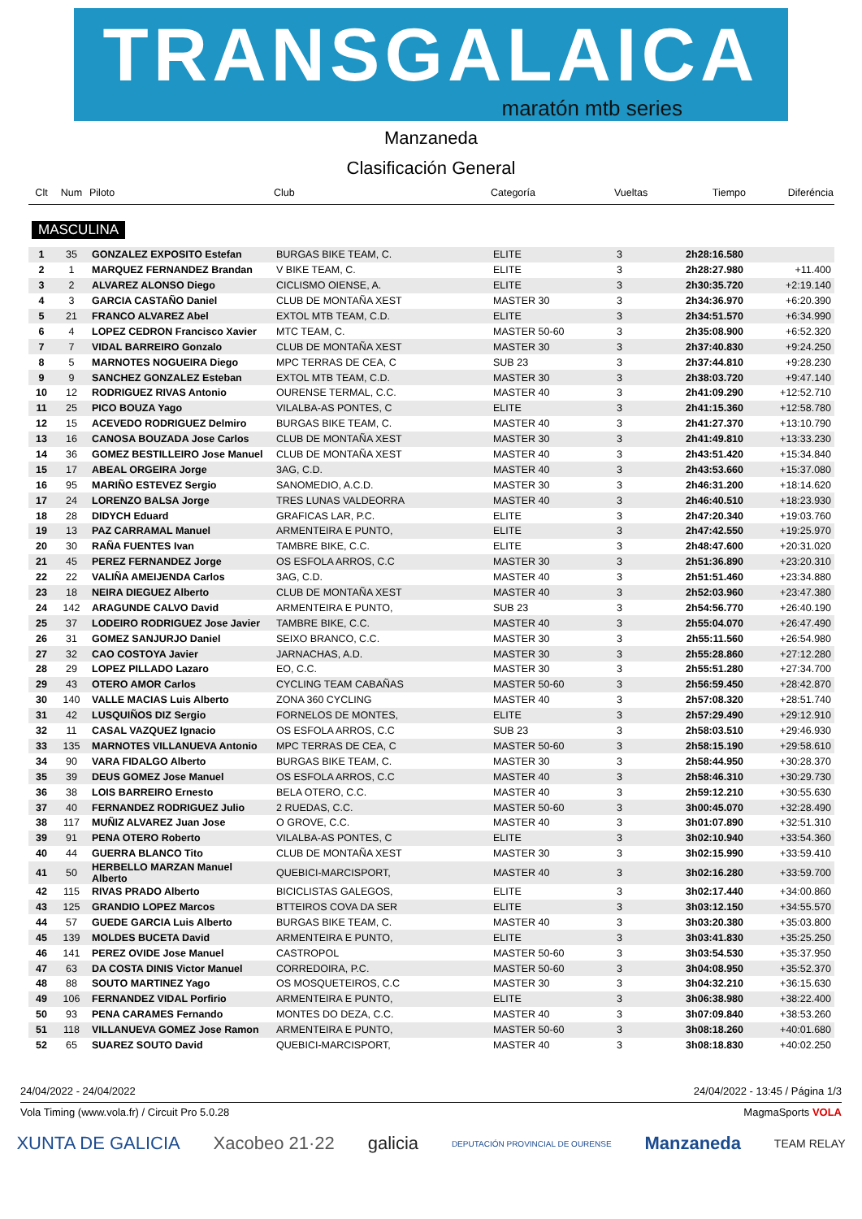TRANSGALAICA
maratón mtb series
Manzaneda
Clasificación General
| Clt | Num | Piloto | Club | Categoría | Vueltas | Tiempo | Diferéncia |
| --- | --- | --- | --- | --- | --- | --- | --- |
| MASCULINA | | | | | | | |
| 1 | 35 | GONZALEZ EXPOSITO Estefan | BURGAS BIKE TEAM, C. | ELITE | 3 | 2h28:16.580 | |
| 2 | 1 | MARQUEZ FERNANDEZ Brandan | V BIKE TEAM, C. | ELITE | 3 | 2h28:27.980 | +11.400 |
| 3 | 2 | ALVAREZ ALONSO Diego | CICLISMO OIENSE, A. | ELITE | 3 | 2h30:35.720 | +2:19.140 |
| 4 | 3 | GARCIA CASTAÑO Daniel | CLUB DE MONTAÑA XEST | MASTER 30 | 3 | 2h34:36.970 | +6:20.390 |
| 5 | 21 | FRANCO ALVAREZ Abel | EXTOL MTB TEAM, C.D. | ELITE | 3 | 2h34:51.570 | +6:34.990 |
| 6 | 4 | LOPEZ CEDRON Francisco Xavier | MTC TEAM, C. | MASTER 50-60 | 3 | 2h35:08.900 | +6:52.320 |
| 7 | 7 | VIDAL BARREIRO Gonzalo | CLUB DE MONTAÑA XEST | MASTER 30 | 3 | 2h37:40.830 | +9:24.250 |
| 8 | 5 | MARNOTES NOGUEIRA Diego | MPC TERRAS DE CEA, C | SUB 23 | 3 | 2h37:44.810 | +9:28.230 |
| 9 | 9 | SANCHEZ GONZALEZ Esteban | EXTOL MTB TEAM, C.D. | MASTER 30 | 3 | 2h38:03.720 | +9:47.140 |
| 10 | 12 | RODRIGUEZ RIVAS Antonio | OURENSE TERMAL, C.C. | MASTER 40 | 3 | 2h41:09.290 | +12:52.710 |
| 11 | 25 | PICO BOUZA Yago | VILALBA-AS PONTES, C | ELITE | 3 | 2h41:15.360 | +12:58.780 |
| 12 | 15 | ACEVEDO RODRIGUEZ Delmiro | BURGAS BIKE TEAM, C. | MASTER 40 | 3 | 2h41:27.370 | +13:10.790 |
| 13 | 16 | CANOSA BOUZADA Jose Carlos | CLUB DE MONTAÑA XEST | MASTER 30 | 3 | 2h41:49.810 | +13:33.230 |
| 14 | 36 | GOMEZ BESTILLEIRO Jose Manuel | CLUB DE MONTAÑA XEST | MASTER 40 | 3 | 2h43:51.420 | +15:34.840 |
| 15 | 17 | ABEAL ORGEIRA Jorge | 3AG, C.D. | MASTER 40 | 3 | 2h43:53.660 | +15:37.080 |
| 16 | 95 | MARIÑO ESTEVEZ Sergio | SANOMEDIO, A.C.D. | MASTER 30 | 3 | 2h46:31.200 | +18:14.620 |
| 17 | 24 | LORENZO BALSA Jorge | TRES LUNAS VALDEORRA | MASTER 40 | 3 | 2h46:40.510 | +18:23.930 |
| 18 | 28 | DIDYCH Eduard | GRAFICAS LAR, P.C. | ELITE | 3 | 2h47:20.340 | +19:03.760 |
| 19 | 13 | PAZ CARRAMAL Manuel | ARMENTEIRA E PUNTO, | ELITE | 3 | 2h47:42.550 | +19:25.970 |
| 20 | 30 | RAÑA FUENTES Ivan | TAMBRE BIKE, C.C. | ELITE | 3 | 2h48:47.600 | +20:31.020 |
| 21 | 45 | PEREZ FERNANDEZ Jorge | OS ESFOLA ARROS, C.C | MASTER 30 | 3 | 2h51:36.890 | +23:20.310 |
| 22 | 22 | VALIÑA AMEIJENDA Carlos | 3AG, C.D. | MASTER 40 | 3 | 2h51:51.460 | +23:34.880 |
| 23 | 18 | NEIRA DIEGUEZ Alberto | CLUB DE MONTAÑA XEST | MASTER 40 | 3 | 2h52:03.960 | +23:47.380 |
| 24 | 142 | ARAGUNDE CALVO David | ARMENTEIRA E PUNTO, | SUB 23 | 3 | 2h54:56.770 | +26:40.190 |
| 25 | 37 | LODEIRO RODRIGUEZ Jose Javier | TAMBRE BIKE, C.C. | MASTER 40 | 3 | 2h55:04.070 | +26:47.490 |
| 26 | 31 | GOMEZ SANJURJO Daniel | SEIXO BRANCO, C.C. | MASTER 30 | 3 | 2h55:11.560 | +26:54.980 |
| 27 | 32 | CAO COSTOYA Javier | JARNACHAS, A.D. | MASTER 30 | 3 | 2h55:28.860 | +27:12.280 |
| 28 | 29 | LOPEZ PILLADO Lazaro | EO, C.C. | MASTER 30 | 3 | 2h55:51.280 | +27:34.700 |
| 29 | 43 | OTERO AMOR Carlos | CYCLING TEAM CABAÑAS | MASTER 50-60 | 3 | 2h56:59.450 | +28:42.870 |
| 30 | 140 | VALLE MACIAS Luis Alberto | ZONA 360 CYCLING | MASTER 40 | 3 | 2h57:08.320 | +28:51.740 |
| 31 | 42 | LUSQUIÑOS DIZ Sergio | FORNELOS DE MONTES, | ELITE | 3 | 2h57:29.490 | +29:12.910 |
| 32 | 11 | CASAL VAZQUEZ Ignacio | OS ESFOLA ARROS, C.C | SUB 23 | 3 | 2h58:03.510 | +29:46.930 |
| 33 | 135 | MARNOTES VILLANUEVA Antonio | MPC TERRAS DE CEA, C | MASTER 50-60 | 3 | 2h58:15.190 | +29:58.610 |
| 34 | 90 | VARA FIDALGO Alberto | BURGAS BIKE TEAM, C. | MASTER 30 | 3 | 2h58:44.950 | +30:28.370 |
| 35 | 39 | DEUS GOMEZ Jose Manuel | OS ESFOLA ARROS, C.C | MASTER 40 | 3 | 2h58:46.310 | +30:29.730 |
| 36 | 38 | LOIS BARREIRO Ernesto | BELA OTERO, C.C. | MASTER 40 | 3 | 2h59:12.210 | +30:55.630 |
| 37 | 40 | FERNANDEZ RODRIGUEZ Julio | 2 RUEDAS, C.C. | MASTER 50-60 | 3 | 3h00:45.070 | +32:28.490 |
| 38 | 117 | MUÑIZ ALVAREZ Juan Jose | O GROVE, C.C. | MASTER 40 | 3 | 3h01:07.890 | +32:51.310 |
| 39 | 91 | PENA OTERO Roberto | VILALBA-AS PONTES, C | ELITE | 3 | 3h02:10.940 | +33:54.360 |
| 40 | 44 | GUERRA BLANCO Tito | CLUB DE MONTAÑA XEST | MASTER 30 | 3 | 3h02:15.990 | +33:59.410 |
| 41 | 50 | HERBELLO MARZAN Manuel Alberto | QUEBICI-MARCISPORT, | MASTER 40 | 3 | 3h02:16.280 | +33:59.700 |
| 42 | 115 | RIVAS PRADO Alberto | BICICLISTAS GALEGOS, | ELITE | 3 | 3h02:17.440 | +34:00.860 |
| 43 | 125 | GRANDIO LOPEZ Marcos | BTTEIROS COVA DA SER | ELITE | 3 | 3h03:12.150 | +34:55.570 |
| 44 | 57 | GUEDE GARCIA Luis Alberto | BURGAS BIKE TEAM, C. | MASTER 40 | 3 | 3h03:20.380 | +35:03.800 |
| 45 | 139 | MOLDES BUCETA David | ARMENTEIRA E PUNTO, | ELITE | 3 | 3h03:41.830 | +35:25.250 |
| 46 | 141 | PEREZ OVIDE Jose Manuel | CASTROPOL | MASTER 50-60 | 3 | 3h03:54.530 | +35:37.950 |
| 47 | 63 | DA COSTA DINIS Victor Manuel | CORREDOIRA, P.C. | MASTER 50-60 | 3 | 3h04:08.950 | +35:52.370 |
| 48 | 88 | SOUTO MARTINEZ Yago | OS MOSQUETEIROS, C.C | MASTER 30 | 3 | 3h04:32.210 | +36:15.630 |
| 49 | 106 | FERNANDEZ VIDAL Porfirio | ARMENTEIRA E PUNTO, | ELITE | 3 | 3h06:38.980 | +38:22.400 |
| 50 | 93 | PENA CARAMES Fernando | MONTES DO DEZA, C.C. | MASTER 40 | 3 | 3h07:09.840 | +38:53.260 |
| 51 | 118 | VILLANUEVA GOMEZ Jose Ramon | ARMENTEIRA E PUNTO, | MASTER 50-60 | 3 | 3h08:18.260 | +40:01.680 |
| 52 | 65 | SUAREZ SOUTO David | QUEBICI-MARCISPORT, | MASTER 40 | 3 | 3h08:18.830 | +40:02.250 |
24/04/2022 - 24/04/2022 24/04/2022 - 13:45 / Página 1/3
Vola Timing (www.vola.fr) / Circuit Pro 5.0.28 MagmaSports VOLA
XUNTA DE GALICIA Xacobeo 21·22 galicia DEPUTACIÓN PROVINCIAL DE OURENSE Manzaneda TEAM RELAY